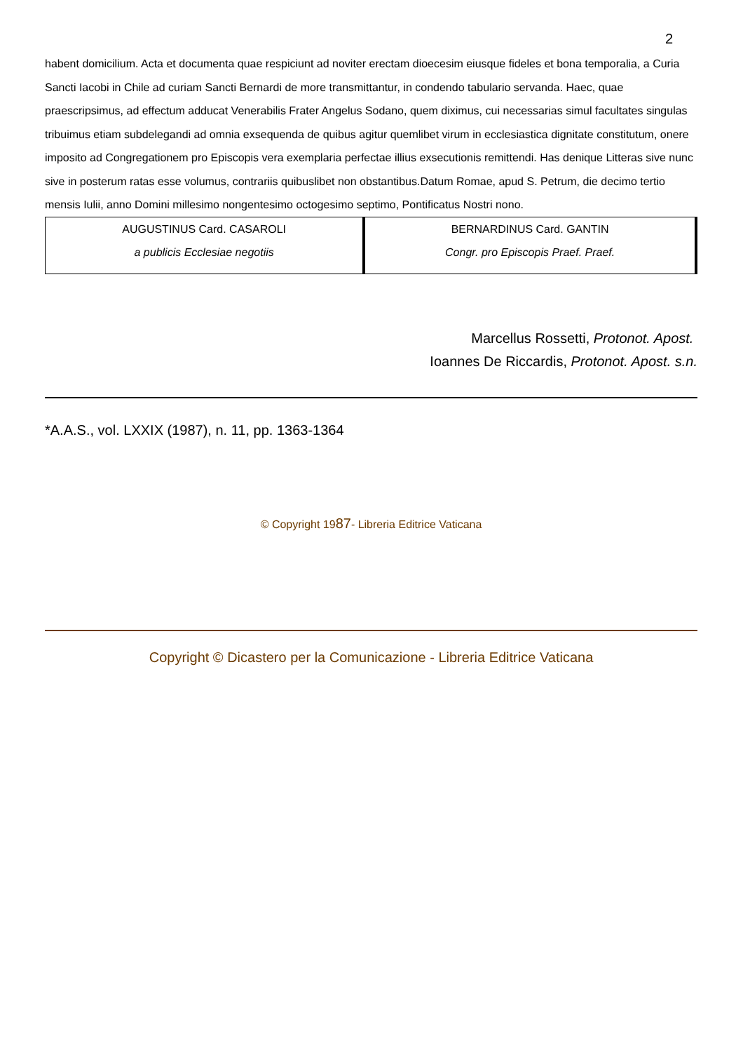2
habent domicilium. Acta et documenta quae respiciunt ad noviter erectam dioecesim eiusque fideles et bona temporalia, a Curia Sancti Iacobi in Chile ad curiam Sancti Bernardi de more transmittantur, in condendo tabulario servanda. Haec, quae praescripsimus, ad effectum adducat Venerabilis Frater Angelus Sodano, quem diximus, cui necessarias simul facultates singulas tribuimus etiam subdelegandi ad omnia exsequenda de quibus agitur quemlibet virum in ecclesiastica dignitate constitutum, onere imposito ad Congregationem pro Episcopis vera exemplaria perfectae illius exsecutionis remittendi. Has denique Litteras sive nunc sive in posterum ratas esse volumus, contrariis quibuslibet non obstantibus.Datum Romae, apud S. Petrum, die decimo tertio mensis Iulii, anno Domini millesimo nongentesimo octogesimo septimo, Pontificatus Nostri nono.
| AUGUSTINUS Card. CASAROLI a publicis Ecclesiae negotiis | BERNARDINUS Card. GANTIN Congr. pro Episcopis Praef. Praef. |
Marcellus Rossetti, Protonot. Apost.
Ioannes De Riccardis, Protonot. Apost. s.n.
*A.A.S., vol. LXXIX (1987), n. 11, pp. 1363-1364
© Copyright 1987- Libreria Editrice Vaticana
Copyright © Dicastero per la Comunicazione - Libreria Editrice Vaticana